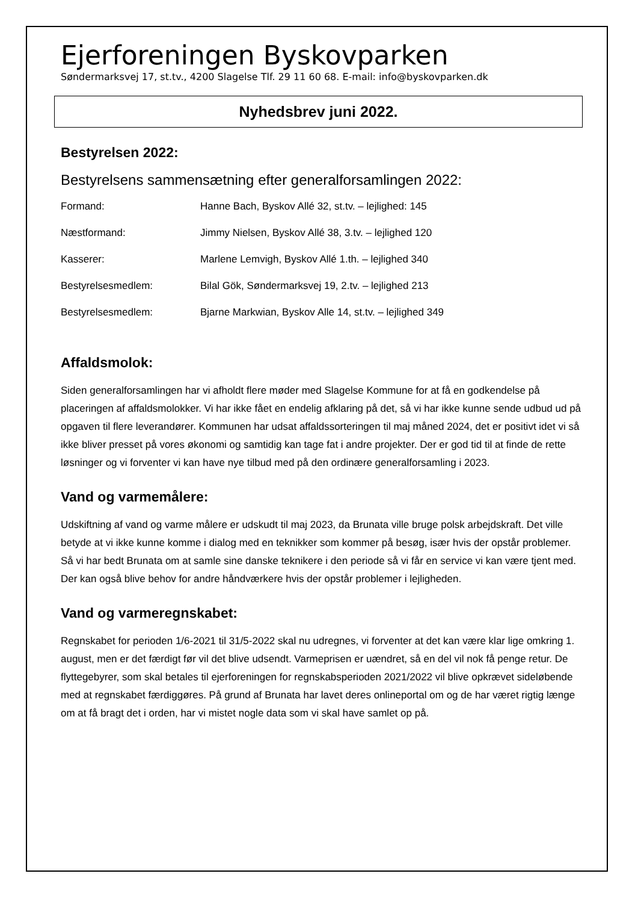Ejerforeningen Byskovparken
Søndermarksvej 17, st.tv., 4200 Slagelse Tlf. 29 11 60 68. E-mail: info@byskovparken.dk
Nyhedsbrev juni 2022.
Bestyrelsen 2022:
Bestyrelsens sammensætning efter generalforsamlingen 2022:
| Formand: | Hanne Bach, Byskov Allé 32, st.tv. – lejlighed: 145 |
| Næstformand: | Jimmy Nielsen, Byskov Allé 38, 3.tv. – lejlighed 120 |
| Kasserer: | Marlene Lemvigh, Byskov Allé 1.th. – lejlighed 340 |
| Bestyrelsesmedlem: | Bilal Gök, Søndermarksvej 19, 2.tv. – lejlighed 213 |
| Bestyrelsesmedlem: | Bjarne Markwian, Byskov Alle 14, st.tv. – lejlighed 349 |
Affaldsmolok:
Siden generalforsamlingen har vi afholdt flere møder med Slagelse Kommune for at få en godkendelse på placeringen af affaldsmolokker. Vi har ikke fået en endelig afklaring på det, så vi har ikke kunne sende udbud ud på opgaven til flere leverandører. Kommunen har udsat affaldssorteringen til maj måned 2024, det er positivt idet vi så ikke bliver presset på vores økonomi og samtidig kan tage fat i andre projekter. Der er god tid til at finde de rette løsninger og vi forventer vi kan have nye tilbud med på den ordinære generalforsamling i 2023.
Vand og varmemålere:
Udskiftning af vand og varme målere er udskudt til maj 2023, da Brunata ville bruge polsk arbejdskraft. Det ville betyde at vi ikke kunne komme i dialog med en teknikker som kommer på besøg, især hvis der opstår problemer. Så vi har bedt Brunata om at samle sine danske teknikere i den periode så vi får en service vi kan være tjent med. Der kan også blive behov for andre håndværkere hvis der opstår problemer i lejligheden.
Vand og varmeregnskabet:
Regnskabet for perioden 1/6-2021 til 31/5-2022 skal nu udregnes, vi forventer at det kan være klar lige omkring 1. august, men er det færdigt før vil det blive udsendt. Varmeprisen er uændret, så en del vil nok få penge retur. De flyttegebyrer, som skal betales til ejerforeningen for regnskabsperioden 2021/2022 vil blive opkrævet sideløbende med at regnskabet færdiggøres. På grund af Brunata har lavet deres onlineportal om og de har været rigtig længe om at få bragt det i orden, har vi mistet nogle data som vi skal have samlet op på.